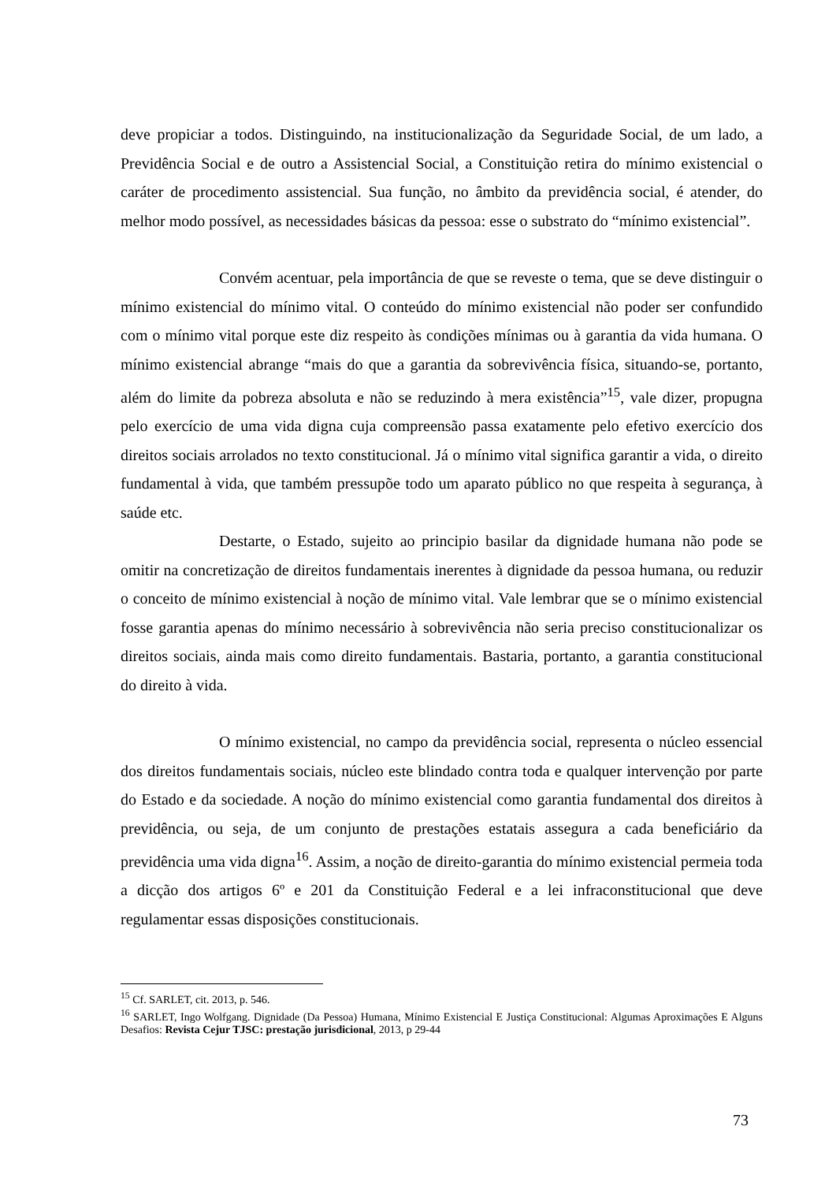deve propiciar a todos. Distinguindo, na institucionalização da Seguridade Social, de um lado, a Previdência Social e de outro a Assistencial Social, a Constituição retira do mínimo existencial o caráter de procedimento assistencial. Sua função, no âmbito da previdência social, é atender, do melhor modo possível, as necessidades básicas da pessoa: esse o substrato do “mínimo existencial”.
Convém acentuar, pela importância de que se reveste o tema, que se deve distinguir o mínimo existencial do mínimo vital. O conteúdo do mínimo existencial não poder ser confundido com o mínimo vital porque este diz respeito às condições mínimas ou à garantia da vida humana. O mínimo existencial abrange “mais do que a garantia da sobrevivência física, situando-se, portanto, além do limite da pobreza absoluta e não se reduzindo à mera existência”<sup>15</sup>, vale dizer, propugna pelo exercício de uma vida digna cuja compreensão passa exatamente pelo efetivo exercício dos direitos sociais arrolados no texto constitucional. Já o mínimo vital significa garantir a vida, o direito fundamental à vida, que também pressupõe todo um aparato público no que respeita à segurança, à saúde etc.
Destarte, o Estado, sujeito ao principio basilar da dignidade humana não pode se omitir na concretização de direitos fundamentais inerentes à dignidade da pessoa humana, ou reduzir o conceito de mínimo existencial à noção de mínimo vital. Vale lembrar que se o mínimo existencial fosse garantia apenas do mínimo necessário à sobrevivência não seria preciso constitucionalizar os direitos sociais, ainda mais como direito fundamentais. Bastaria, portanto, a garantia constitucional do direito à vida.
O mínimo existencial, no campo da previdência social, representa o núcleo essencial dos direitos fundamentais sociais, núcleo este blindado contra toda e qualquer intervenção por parte do Estado e da sociedade. A noção do mínimo existencial como garantia fundamental dos direitos à previdência, ou seja, de um conjunto de prestações estatais assegura a cada beneficiário da previdência uma vida digna<sup>16</sup>. Assim, a noção de direito-garantia do mínimo existencial permeia toda a dicção dos artigos 6º e 201 da Constituição Federal e a lei infraconstitucional que deve regulamentar essas disposições constitucionais.
<sup>15</sup> Cf. SARLET, cit. 2013, p. 546.
<sup>16</sup> SARLET, Ingo Wolfgang. Dignidade (Da Pessoa) Humana, Mínimo Existencial E Justiça Constitucional: Algumas Aproximações E Alguns Desafios: Revista Cejur TJSC: prestação jurisdicional, 2013, p 29-44
73